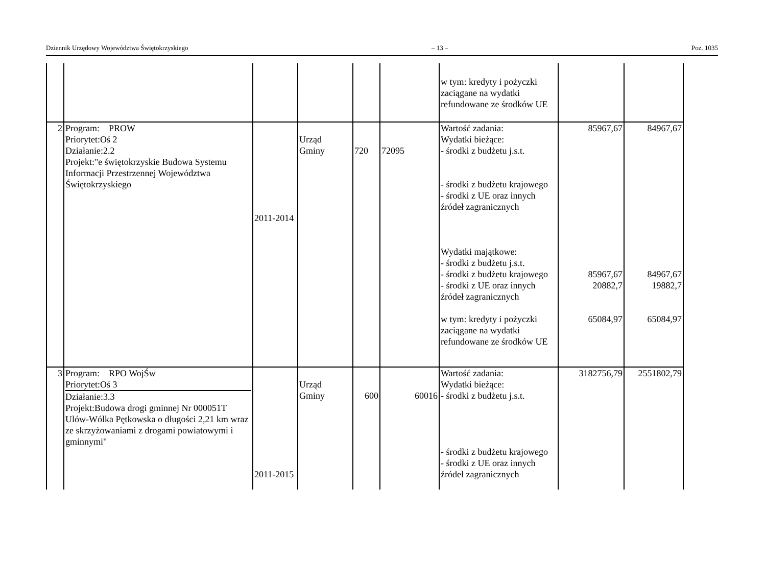Dziennik Urzędowy Województwa Świętokrzyskiego – 13 – Poz. 1035
| | | | | | | w tym: kredyty i pożyczki zaciągane na wydatki refundowane ze środków UE | | |
| 2 | Program: PROW Priorytet:Oś 2 Działanie:2.2 Projekt:"e świętokrzyskie Budowa Systemu Informacji Przestrzennej Województwa Świętokrzyskiego | 2011-2014 | Urząd Gminy | 720 | 72095 | Wartość zadania: Wydatki bieżące: - środki z budżetu j.s.t. - środki z budżetu krajowego - środki z UE oraz innych źródeł zagranicznych Wydatki majątkowe: - środki z budżetu j.s.t. - środki z budżetu krajowego - środki z UE oraz innych źródeł zagranicznych w tym: kredyty i pożyczki zaciągane na wydatki refundowane ze środków UE | 85967,67 85967,67 20882,7 65084,97 | 84967,67 84967,67 19882,7 65084,97 |
| 3 | Program: RPO WojŚw Priorytet:Oś 3 Działanie:3.3 Projekt:Budowa drogi gminnej Nr 000051T Ulów-Wólka Pętkowska o długości 2,21 km wraz ze skrzyżowaniami z drogami powiatowymi i gminnymi" | 2011-2015 | Urząd Gminy | 600 | 60016 | Wartość zadania: Wydatki bieżące: - środki z budżetu j.s.t. - środki z budżetu krajowego - środki z UE oraz innych źródeł zagranicznych | 3182756,79 | 2551802,79 |